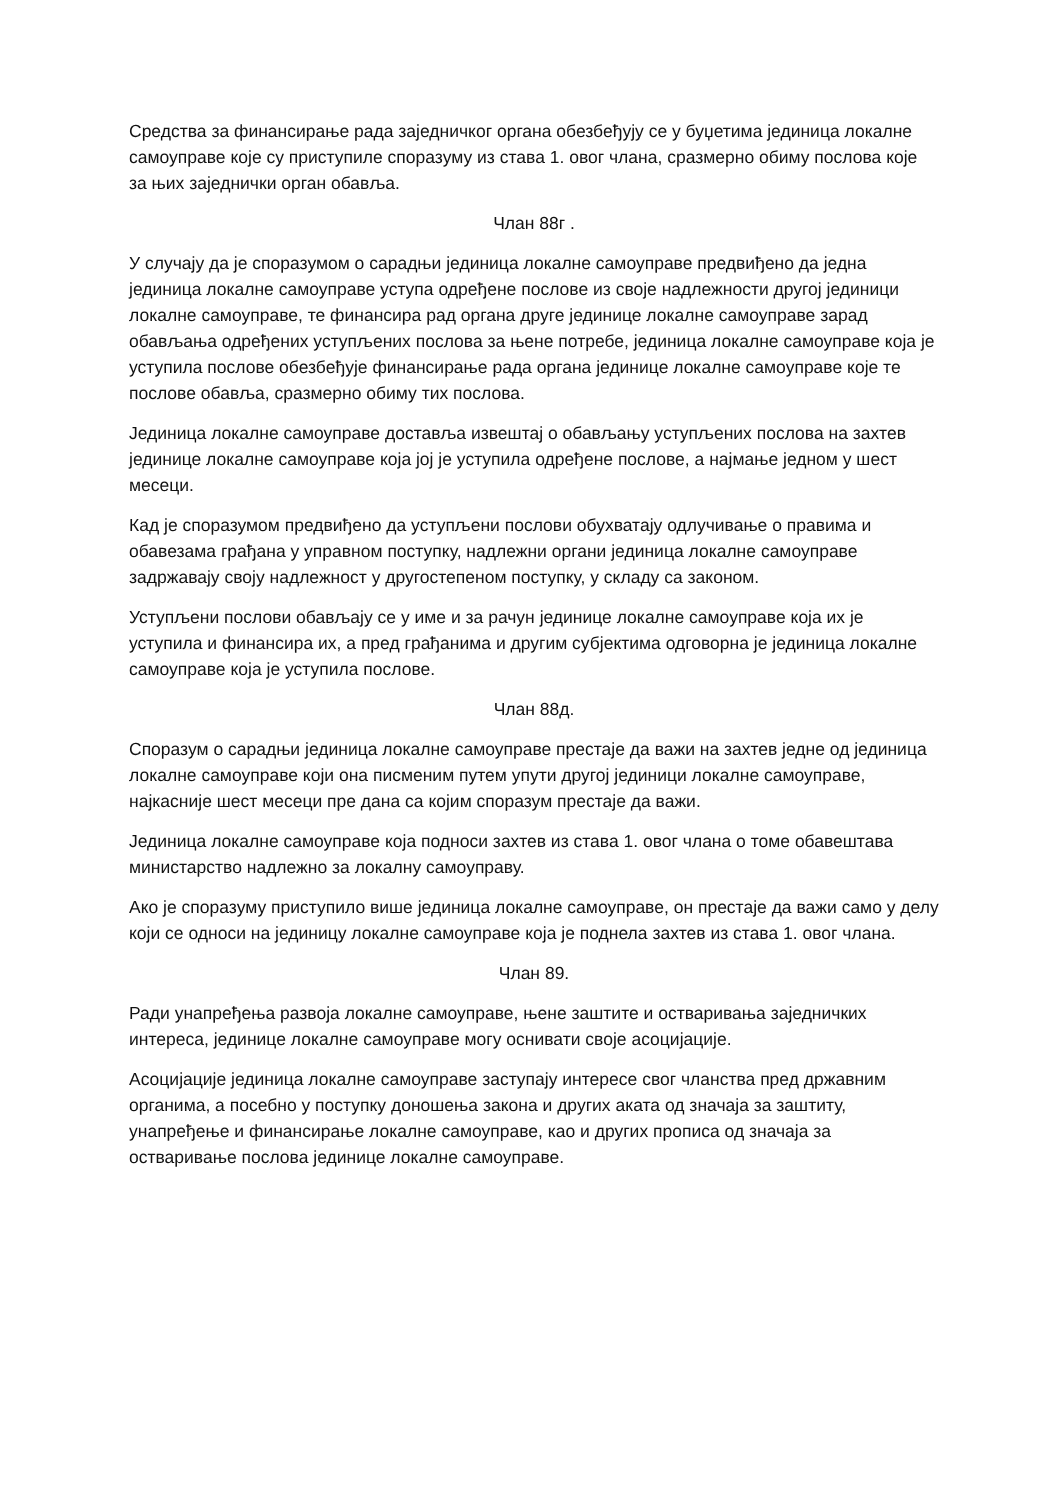Средства за финансирање рада заједничког органа обезбеђују се у буџетима јединица локалне самоуправе које су приступиле споразуму из става 1. овог члана, сразмерно обиму послова које за њих заједнички орган обавља.
Члан 88г .
У случају да је споразумом о сарадњи јединица локалне самоуправе предвиђено да једна јединица локалне самоуправе уступа одређене послове из своје надлежности другој јединици локалне самоуправе, те финансира рад органа друге јединице локалне самоуправе зарад обављања одређених уступљених послова за њене потребе, јединица локалне самоуправе која је уступила послове обезбеђује финансирање рада органа јединице локалне самоуправе које те послове обавља, сразмерно обиму тих послова.
Јединица локалне самоуправе доставља извештај о обављању уступљених послова на захтев јединице локалне самоуправе која јој је уступила одређене послове, а најмање једном у шест месеци.
Кад је споразумом предвиђено да уступљени послови обухватају одлучивање о правима и обавезама грађана у управном поступку, надлежни органи јединица локалне самоуправе задржавају своју надлежност у другостепеном поступку, у складу са законом.
Уступљени послови обављају се у име и за рачун јединице локалне самоуправе која их је уступила и финансира их, а пред грађанима и другим субјектима одговорна је јединица локалне самоуправе која је уступила послове.
Члан 88д.
Споразум о сарадњи јединица локалне самоуправе престаје да важи на захтев једне од јединица локалне самоуправе који она писменим путем упути другој јединици локалне самоуправе, најкасније шест месеци пре дана са којим споразум престаје да важи.
Јединица локалне самоуправе која подноси захтев из става 1. овог члана о томе обавештава министарство надлежно за локалну самоуправу.
Ако је споразуму приступило више јединица локалне самоуправе, он престаје да важи само у делу који се односи на јединицу локалне самоуправе која је поднела захтев из става 1. овог члана.
Члан 89.
Ради унапређења развоја локалне самоуправе, њене заштите и остваривања заједничких интереса, јединице локалне самоуправе могу оснивати своје асоцијације.
Асоцијације јединица локалне самоуправе заступају интересе свог чланства пред државним органима, а посебно у поступку доношења закона и других аката од значаја за заштиту, унапређење и финансирање локалне самоуправе, као и других прописа од значаја за остваривање послова јединице локалне самоуправе.